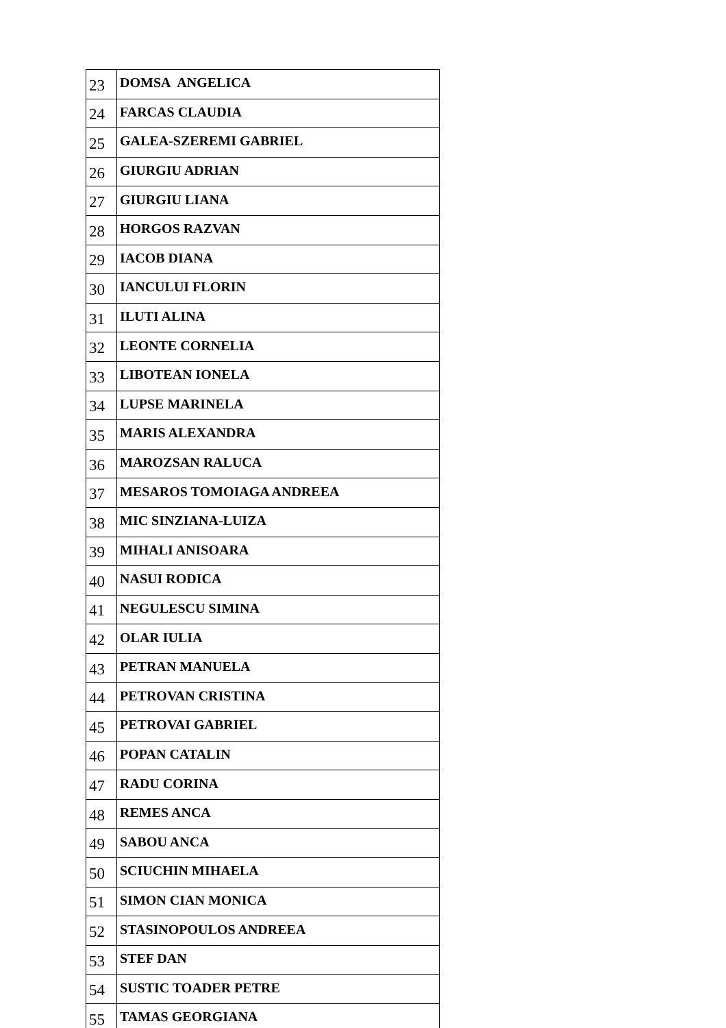| 23 | DOMSA ANGELICA |
| 24 | FARCAS CLAUDIA |
| 25 | GALEA-SZEREMI GABRIEL |
| 26 | GIURGIU ADRIAN |
| 27 | GIURGIU LIANA |
| 28 | HORGOS RAZVAN |
| 29 | IACOB DIANA |
| 30 | IANCULUI FLORIN |
| 31 | ILUTI ALINA |
| 32 | LEONTE CORNELIA |
| 33 | LIBOTEAN IONELA |
| 34 | LUPSE MARINELA |
| 35 | MARIS ALEXANDRA |
| 36 | MAROZSAN RALUCA |
| 37 | MESAROS TOMOIAGA ANDREEA |
| 38 | MIC SINZIANA-LUIZA |
| 39 | MIHALI ANISOARA |
| 40 | NASUI RODICA |
| 41 | NEGULESCU SIMINA |
| 42 | OLAR IULIA |
| 43 | PETRAN MANUELA |
| 44 | PETROVAN CRISTINA |
| 45 | PETROVAI GABRIEL |
| 46 | POPAN CATALIN |
| 47 | RADU CORINA |
| 48 | REMES ANCA |
| 49 | SABOU ANCA |
| 50 | SCIUCHIN MIHAELA |
| 51 | SIMON CIAN MONICA |
| 52 | STASINOPOULOS ANDREEA |
| 53 | STEF DAN |
| 54 | SUSTIC TOADER PETRE |
| 55 | TAMAS GEORGIANA |